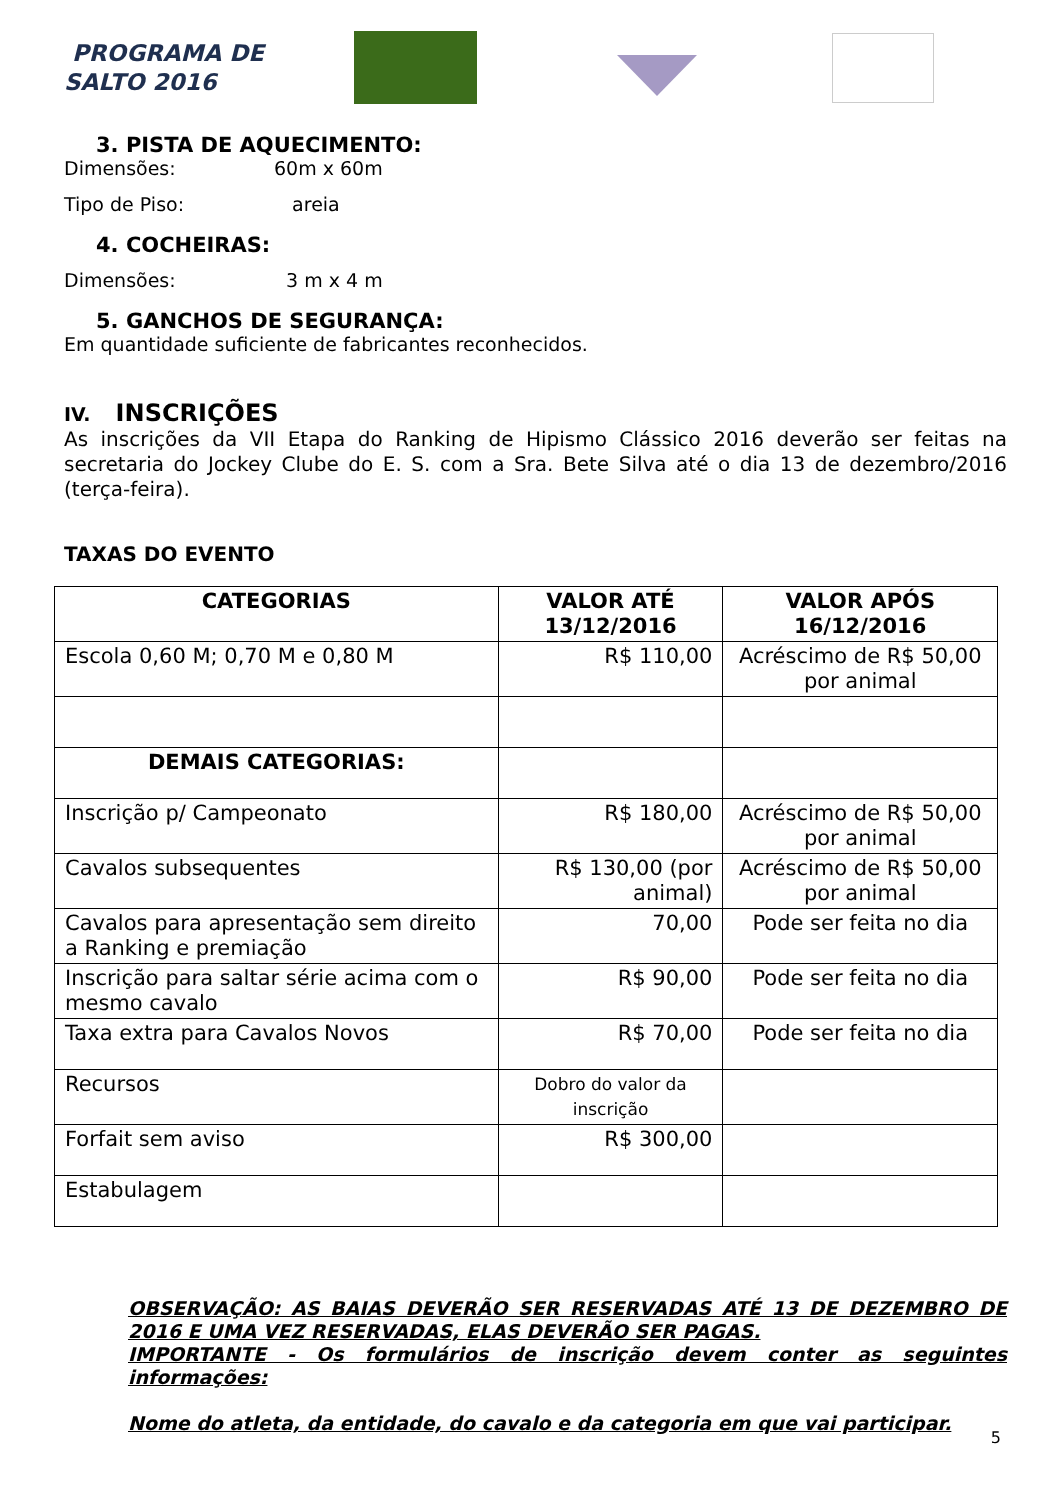PROGRAMA DE
SALTO 2016
3. PISTA DE AQUECIMENTO:
Dimensões: 60m x 60m
Tipo de Piso: areia
4. COCHEIRAS:
Dimensões: 3 m x 4 m
5. GANCHOS DE SEGURANÇA:
Em quantidade suficiente de fabricantes reconhecidos.
IV. INSCRIÇÕES
As inscrições da VII Etapa do Ranking de Hipismo Clássico 2016 deverão ser feitas na secretaria do Jockey Clube do E. S. com a Sra. Bete Silva até o dia 13 de dezembro/2016 (terça-feira).
TAXAS DO EVENTO
| CATEGORIAS | VALOR ATÉ 13/12/2016 | VALOR APÓS 16/12/2016 |
| --- | --- | --- |
| Escola 0,60 M; 0,70 M e 0,80 M | R$ 110,00 | Acréscimo de R$ 50,00 por animal |
| DEMAIS CATEGORIAS: | | |
| Inscrição p/ Campeonato | R$ 180,00 | Acréscimo de R$ 50,00 por animal |
| Cavalos subsequentes | R$ 130,00 (por animal) | Acréscimo de R$ 50,00 por animal |
| Cavalos para apresentação sem direito a Ranking e premiação | 70,00 | Pode ser feita no dia |
| Inscrição para saltar série acima com o mesmo cavalo | R$ 90,00 | Pode ser feita no dia |
| Taxa extra para Cavalos Novos | R$ 70,00 | Pode ser feita no dia |
| Recursos | Dobro do valor da inscrição | |
| Forfait sem aviso | R$ 300,00 | |
| Estabulagem | | |
OBSERVAÇÃO: AS BAIAS DEVERÃO SER RESERVADAS ATÉ 13 DE DEZEMBRO DE 2016 E UMA VEZ RESERVADAS, ELAS DEVERÃO SER PAGAS.
IMPORTANTE - Os formulários de inscrição devem conter as seguintes informações:
Nome do atleta, da entidade, do cavalo e da categoria em que vai participar.
5